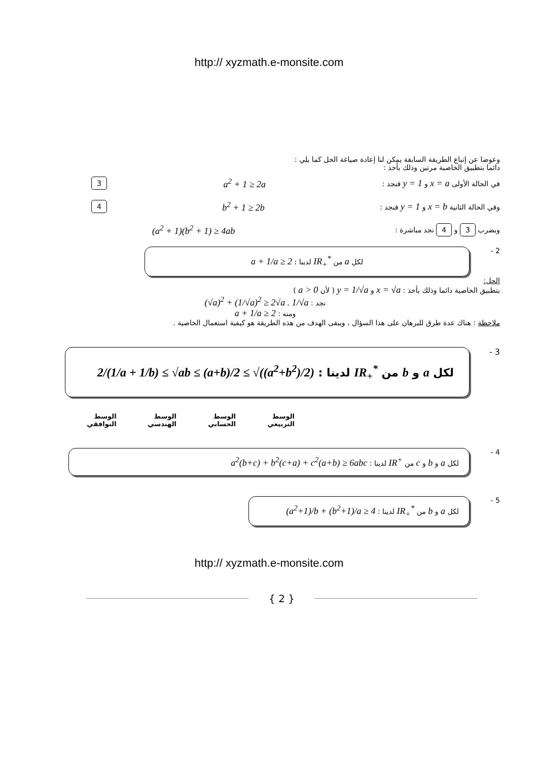http:// xyzmath.e-monsite.com
وعوضا عن إتباع الطريقة السابقة يمكن لنا إعادة صياغة الحل كما يلي :
دائما بتطبيق الخاصية مرتين وذلك بأخذ :
في الحالة الأولى x = a و y = 1 فنجد : a<sup>2</sup> + 1 ≥ 2a 3
وفي الحالة الثانية x = b و y = 1 فنجد : b<sup>2</sup> + 1 ≥ 2b 4
وبضرب 3 و 4 نجد مباشرة : (a<sup>2</sup> + 1)(b<sup>2</sup> + 1) ≥ 4ab
2 -
لكل a من IR<sub>+</sub><sup>*</sup> لدينا : a + 1/a ≥ 2
الحل:
بتطبيق الخاصية دائما وذلك بأخذ : x = √a و y = 1/√a ( لأن a > 0 )
نجد : (√a)<sup>2</sup> + (1/√a)<sup>2</sup> ≥ 2√a . 1/√a
ومنه : a + 1/a ≥ 2
ملاحظة : هناك عدة طرق للبرهان على هذا السؤال ، ويبقى الهدف من هذه الطريقة هو كيفية استعمال الخاصية .
3 -
لكل a و b من IR<sub>+</sub><sup>*</sup> لدينا : 2/(1/a + 1/b) ≤ √ab ≤ (a+b)/2 ≤ √((a<sup>2</sup>+b<sup>2</sup>)/2)
الوسط التربيعي الوسط الحسابي الوسط الهندسي الوسط التوافقي
4 -
لكل a و b و c من IR<sup>+</sup> لدينا : a<sup>2</sup>(b+c) + b<sup>2</sup>(c+a) + c<sup>2</sup>(a+b) ≥ 6abc
5 -
لكل a و b من IR<sub>+</sub><sup>*</sup> لدينا : (a<sup>2</sup>+1)/b + (b<sup>2</sup>+1)/a ≥ 4
http:// xyzmath.e-monsite.com
{ 2 }